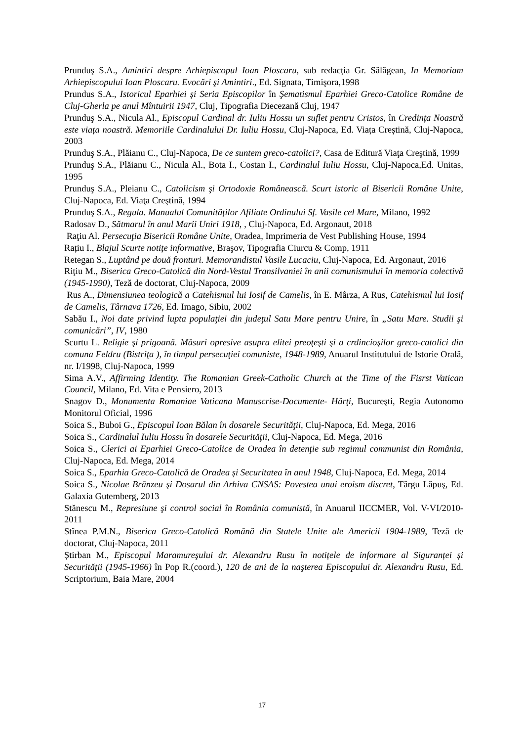Prunduş S.A., Amintiri despre Arhiepiscopul Ioan Ploscaru, sub redacţia Gr. Sălăgean, In Memoriam Arhiepiscopului Ioan Ploscaru. Evocări şi Amintiri., Ed. Signata, Timişora,1998
Prundus S.A., Istoricul Eparhiei și Seria Episcopilor în Şematismul Eparhiei Greco-Catolice Române de Cluj-Gherla pe anul Mîntuirii 1947, Cluj, Tipografia Diecezană Cluj, 1947
Prunduş S.A., Nicula Al., Episcopul Cardinal dr. Iuliu Hossu un suflet pentru Cristos, în Credința Noastră este viața noastră. Memoriile Cardinalului Dr. Iuliu Hossu, Cluj-Napoca, Ed. Viața Creștină, Cluj-Napoca, 2003
Prunduş S.A., Plăianu C., Cluj-Napoca, De ce suntem greco-catolici?, Casa de Editură Viaţa Creştină, 1999
Prunduş S.A., Plăianu C., Nicula Al., Bota I., Costan I., Cardinalul Iuliu Hossu, Cluj-Napoca,Ed. Unitas, 1995
Prunduş S.A., Pleianu C., Catolicism şi Ortodoxie Românească. Scurt istoric al Bisericii Române Unite, Cluj-Napoca, Ed. Viaţa Creştină, 1994
Prunduş S.A., Regula. Manualul Comunităţilor Afiliate Ordinului Sf. Vasile cel Mare, Milano, 1992
Radosav D., Sătmarul în anul Marii Uniri 1918, , Cluj-Napoca, Ed. Argonaut, 2018
Raţiu Al. Persecuţia Bisericii Române Unite, Oradea, Imprimeria de Vest Publishing House, 1994
Rațiu I., Blajul Scurte notițe informative, Braşov, Tipografia Ciurcu & Comp, 1911
Retegan S., Luptând pe două fronturi. Memorandistul Vasile Lucaciu, Cluj-Napoca, Ed. Argonaut, 2016
Riţiu M., Biserica Greco-Catolică din Nord-Vestul Transilvaniei în anii comunismului în memoria colectivă (1945-1990), Teză de doctorat, Cluj-Napoca, 2009
Rus A., Dimensiunea teologică a Catehismul lui Iosif de Camelis, în E. Mârza, A Rus, Catehismul lui Iosif de Camelis, Târnava 1726, Ed. Imago, Sibiu, 2002
Sabău I., Noi date privind lupta populaţiei din judeţul Satu Mare pentru Unire, în „Satu Mare. Studii şi comunicări”, IV, 1980
Scurtu L. Religie şi prigoană. Măsuri opresive asupra elitei preoţeşti şi a crdincioşilor greco-catolici din comuna Feldru (Bistriţa ), în timpul persecuţiei comuniste, 1948-1989, Anuarul Institutului de Istorie Orală, nr. I/1998, Cluj-Napoca, 1999
Sima A.V., Affirming Identity. The Romanian Greek-Catholic Church at the Time of the Fisrst Vatican Council, Milano, Ed. Vita e Pensiero, 2013
Snagov D., Monumenta Romaniae Vaticana Manuscrise-Documente- Hărţi, Bucureşti, Regia Autonomo Monitorul Oficial, 1996
Soica S., Buboi G., Episcopul Ioan Bălan în dosarele Securităţii, Cluj-Napoca, Ed. Mega, 2016
Soica S., Cardinalul Iuliu Hossu în dosarele Securităţii, Cluj-Napoca, Ed. Mega, 2016
Soica S., Clerici ai Eparhiei Greco-Catolice de Oradea în detenţie sub regimul communist din România, Cluj-Napoca, Ed. Mega, 2014
Soica S., Eparhia Greco-Catolică de Oradea și Securitatea în anul 1948, Cluj-Napoca, Ed. Mega, 2014
Soica S., Nicolae Brânzeu şi Dosarul din Arhiva CNSAS: Povestea unui eroism discret, Târgu Lăpuş, Ed. Galaxia Gutemberg, 2013
Stănescu M., Represiune şi control social în România comunistă, în Anuarul IICCMER, Vol. V-VI/2010-2011
Stînea P.M.N., Biserica Greco-Catolică Română din Statele Unite ale Americii 1904-1989, Teză de doctorat, Cluj-Napoca, 2011
Știrban M., Episcopul Maramureşului dr. Alexandru Rusu în notițele de informare al Siguranței și Securității (1945-1966) în Pop R.(coord.), 120 de ani de la naşterea Episcopului dr. Alexandru Rusu, Ed. Scriptorium, Baia Mare, 2004
17